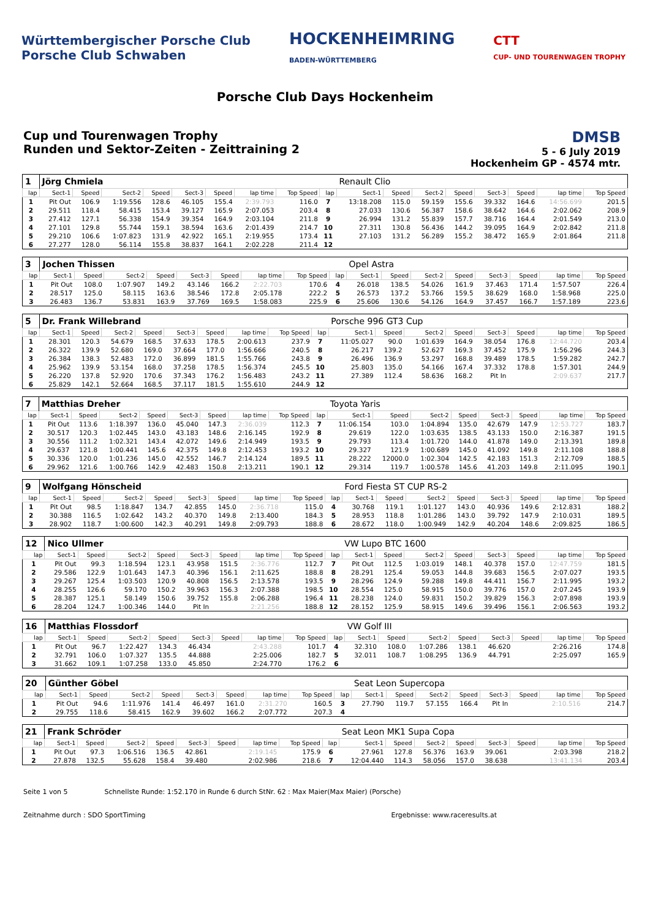Württembergischer Porsche Club
Porsche Club Schwaben
HOCKENHEIMRING
BADEN-WÜRTTEMBERG
CTT
CUP- UND TOURENWAGEN TROPHY
Porsche Club Days Hockenheim
Cup und Tourenwagen Trophy
Runden und Sektor-Zeiten - Zeittraining 2
DMSB
5 - 6 July 2019
Hockenheim GP - 4574 mtr.
| 1 | Jörg Chmiela | | | | | | | | | Renault Clio | | | | | | | |
| lap | Sect-1 | Speed | Sect-2 | Speed | Sect-3 | Speed | lap time | Top Speed | lap | Sect-1 | Speed | Sect-2 | Speed | Sect-3 | Speed | lap time | Top Speed |
| 1 | Pit Out | 106.9 | 1:19.556 | 128.6 | 46.105 | 155.4 | 2:39.793 | 116.0 | 7 | 13:18.208 | 115.0 | 59.159 | 155.6 | 39.332 | 164.6 | 14:56.699 | 201.5 |
| 2 | 29.511 | 118.4 | 58.415 | 153.4 | 39.127 | 165.9 | 2:07.053 | 203.4 | 8 | 27.033 | 130.6 | 56.387 | 158.6 | 38.642 | 164.6 | 2:02.062 | 208.9 |
| 3 | 27.412 | 127.1 | 56.338 | 154.9 | 39.354 | 164.9 | 2:03.104 | 211.8 | 9 | 26.994 | 131.2 | 55.839 | 157.7 | 38.716 | 164.4 | 2:01.549 | 213.0 |
| 4 | 27.101 | 129.8 | 55.744 | 159.1 | 38.594 | 163.6 | 2:01.439 | 214.7 | 10 | 27.311 | 130.8 | 56.436 | 144.2 | 39.095 | 164.9 | 2:02.842 | 211.8 |
| 5 | 29.210 | 106.6 | 1:07.823 | 131.9 | 42.922 | 165.1 | 2:19.955 | 173.4 | 11 | 27.103 | 131.2 | 56.289 | 155.2 | 38.472 | 165.9 | 2:01.864 | 211.8 |
| 6 | 27.277 | 128.0 | 56.114 | 155.8 | 38.837 | 164.1 | 2:02.228 | 211.4 | 12 | | | | | | | | |
| 3 | Jochen Thissen | | | | | | | | | Opel Astra | | | | | | | |
| lap | Sect-1 | Speed | Sect-2 | Speed | Sect-3 | Speed | lap time | Top Speed | lap | Sect-1 | Speed | Sect-2 | Speed | Sect-3 | Speed | lap time | Top Speed |
| 1 | Pit Out | 108.0 | 1:07.907 | 149.2 | 43.146 | 166.2 | 2:22.703 | 170.6 | 4 | 26.018 | 138.5 | 54.026 | 161.9 | 37.463 | 171.4 | 1:57.507 | 226.4 |
| 2 | 28.517 | 125.0 | 58.115 | 163.6 | 38.546 | 172.8 | 2:05.178 | 222.2 | 5 | 26.573 | 137.2 | 53.766 | 159.5 | 38.629 | 168.0 | 1:58.968 | 225.0 |
| 3 | 26.483 | 136.7 | 53.831 | 163.9 | 37.769 | 169.5 | 1:58.083 | 225.9 | 6 | 25.606 | 130.6 | 54.126 | 164.9 | 37.457 | 166.7 | 1:57.189 | 223.6 |
| 5 | Dr. Frank Willebrand | | | | | | | | | Porsche 996 GT3 Cup | | | | | | | |
| lap | Sect-1 | Speed | Sect-2 | Speed | Sect-3 | Speed | lap time | Top Speed | lap | Sect-1 | Speed | Sect-2 | Speed | Sect-3 | Speed | lap time | Top Speed |
| 1 | 28.301 | 120.3 | 54.679 | 168.5 | 37.633 | 178.5 | 2:00.613 | 237.9 | 7 | 11:05.027 | 90.0 | 1:01.639 | 164.9 | 38.054 | 176.8 | 12:44.720 | 203.4 |
| 2 | 26.322 | 139.9 | 52.680 | 169.0 | 37.664 | 177.0 | 1:56.666 | 240.5 | 8 | 26.217 | 139.2 | 52.627 | 169.3 | 37.452 | 175.9 | 1:56.296 | 244.3 |
| 3 | 26.384 | 138.3 | 52.483 | 172.0 | 36.899 | 181.5 | 1:55.766 | 243.8 | 9 | 26.496 | 136.9 | 53.297 | 168.8 | 39.489 | 178.5 | 1:59.282 | 242.7 |
| 4 | 25.962 | 139.9 | 53.154 | 168.0 | 37.258 | 178.5 | 1:56.374 | 245.5 | 10 | 25.803 | 135.0 | 54.166 | 167.4 | 37.332 | 178.8 | 1:57.301 | 244.9 |
| 5 | 26.220 | 137.8 | 52.920 | 170.6 | 37.343 | 176.2 | 1:56.483 | 243.2 | 11 | 27.389 | 112.4 | 58.636 | 168.2 | Pit In | | 2:09.637 | 217.7 |
| 6 | 25.829 | 142.1 | 52.664 | 168.5 | 37.117 | 181.5 | 1:55.610 | 244.9 | 12 | | | | | | | | |
| 7 | Matthias Dreher | | | | | | | | | Toyota Yaris | | | | | | | |
| lap | Sect-1 | Speed | Sect-2 | Speed | Sect-3 | Speed | lap time | Top Speed | lap | Sect-1 | Speed | Sect-2 | Speed | Sect-3 | Speed | lap time | Top Speed |
| 1 | Pit Out | 113.6 | 1:18.397 | 136.0 | 45.040 | 147.3 | 2:36.039 | 112.3 | 7 | 11:06.154 | 103.0 | 1:04.894 | 135.0 | 42.679 | 147.9 | 12:53.727 | 183.7 |
| 2 | 30.517 | 120.3 | 1:02.445 | 143.0 | 43.183 | 148.6 | 2:16.145 | 192.9 | 8 | 29.619 | 122.0 | 1:03.635 | 138.5 | 43.133 | 150.0 | 2:16.387 | 191.5 |
| 3 | 30.556 | 111.2 | 1:02.321 | 143.4 | 42.072 | 149.6 | 2:14.949 | 193.5 | 9 | 29.793 | 113.4 | 1:01.720 | 144.0 | 41.878 | 149.0 | 2:13.391 | 189.8 |
| 4 | 29.637 | 121.8 | 1:00.441 | 145.6 | 42.375 | 149.8 | 2:12.453 | 193.2 | 10 | 29.327 | 121.9 | 1:00.689 | 145.0 | 41.092 | 149.8 | 2:11.108 | 188.8 |
| 5 | 30.336 | 120.0 | 1:01.236 | 145.0 | 42.552 | 146.7 | 2:14.124 | 189.5 | 11 | 28.222 | 12000.0 | 1:02.304 | 142.5 | 42.183 | 151.3 | 2:12.709 | 188.5 |
| 6 | 29.962 | 121.6 | 1:00.766 | 142.9 | 42.483 | 150.8 | 2:13.211 | 190.1 | 12 | 29.314 | 119.7 | 1:00.578 | 145.6 | 41.203 | 149.8 | 2:11.095 | 190.1 |
| 9 | Wolfgang Hönscheid | | | | | | | | | Ford Fiesta ST CUP RS-2 | | | | | | | |
| lap | Sect-1 | Speed | Sect-2 | Speed | Sect-3 | Speed | lap time | Top Speed | lap | Sect-1 | Speed | Sect-2 | Speed | Sect-3 | Speed | lap time | Top Speed |
| 1 | Pit Out | 98.5 | 1:18.847 | 134.7 | 42.855 | 145.0 | 2:36.718 | 115.0 | 4 | 30.768 | 119.1 | 1:01.127 | 143.0 | 40.936 | 149.6 | 2:12.831 | 188.2 |
| 2 | 30.388 | 116.5 | 1:02.642 | 143.2 | 40.370 | 149.8 | 2:13.400 | 184.3 | 5 | 28.953 | 118.8 | 1:01.286 | 143.0 | 39.792 | 147.9 | 2:10.031 | 189.5 |
| 3 | 28.902 | 118.7 | 1:00.600 | 142.3 | 40.291 | 149.8 | 2:09.793 | 188.8 | 6 | 28.672 | 118.0 | 1:00.949 | 142.9 | 40.204 | 148.6 | 2:09.825 | 186.5 |
| 12 | Nico Ullmer | | | | | | | | | VW Lupo BTC 1600 | | | | | | | |
| lap | Sect-1 | Speed | Sect-2 | Speed | Sect-3 | Speed | lap time | Top Speed | lap | Sect-1 | Speed | Sect-2 | Speed | Sect-3 | Speed | lap time | Top Speed |
| 1 | Pit Out | 99.3 | 1:18.594 | 123.1 | 43.958 | 151.5 | 2:36.776 | 112.7 | 7 | Pit Out | 112.5 | 1:03.019 | 148.1 | 40.378 | 157.0 | 12:47.759 | 181.5 |
| 2 | 29.586 | 122.9 | 1:01.643 | 147.3 | 40.396 | 156.1 | 2:11.625 | 188.8 | 8 | 28.291 | 125.4 | 59.053 | 144.8 | 39.683 | 156.5 | 2:07.027 | 193.5 |
| 3 | 29.267 | 125.4 | 1:03.503 | 120.9 | 40.808 | 156.5 | 2:13.578 | 193.5 | 9 | 28.296 | 124.9 | 59.288 | 149.8 | 44.411 | 156.7 | 2:11.995 | 193.2 |
| 4 | 28.255 | 126.6 | 59.170 | 150.2 | 39.963 | 156.3 | 2:07.388 | 198.5 | 10 | 28.554 | 125.0 | 58.915 | 150.0 | 39.776 | 157.0 | 2:07.245 | 193.9 |
| 5 | 28.387 | 125.1 | 58.149 | 150.6 | 39.752 | 155.8 | 2:06.288 | 196.4 | 11 | 28.238 | 124.0 | 59.831 | 150.2 | 39.829 | 156.3 | 2:07.898 | 193.9 |
| 6 | 28.204 | 124.7 | 1:00.346 | 144.0 | Pit In | | 2:21.256 | 188.8 | 12 | 28.152 | 125.9 | 58.915 | 149.6 | 39.496 | 156.1 | 2:06.563 | 193.2 |
| 16 | Matthias Flossdorf | | | | | | | | | VW Golf III | | | | | | | |
| lap | Sect-1 | Speed | Sect-2 | Speed | Sect-3 | Speed | lap time | Top Speed | lap | Sect-1 | Speed | Sect-2 | Speed | Sect-3 | Speed | lap time | Top Speed |
| 1 | Pit Out | 96.7 | 1:22.427 | 134.3 | 46.434 | | 2:43.288 | 101.7 | 4 | 32.310 | 108.0 | 1:07.286 | 138.1 | 46.620 | | 2:26.216 | 174.8 |
| 2 | 32.791 | 106.0 | 1:07.327 | 135.5 | 44.888 | | 2:25.006 | 182.7 | 5 | 32.011 | 108.7 | 1:08.295 | 136.9 | 44.791 | | 2:25.097 | 165.9 |
| 3 | 31.662 | 109.1 | 1:07.258 | 133.0 | 45.850 | | 2:24.770 | 176.2 | 6 | | | | | | | | |
| 20 | Günther Göbel | | | | | | | | | Seat Leon Supercopa | | | | | | | |
| lap | Sect-1 | Speed | Sect-2 | Speed | Sect-3 | Speed | lap time | Top Speed | lap | Sect-1 | Speed | Sect-2 | Speed | Sect-3 | Speed | lap time | Top Speed |
| 1 | Pit Out | 94.6 | 1:11.976 | 141.4 | 46.497 | 161.0 | 2:31.270 | 160.5 | 3 | 27.790 | 119.7 | 57.155 | 166.4 | Pit In | | 2:10.516 | 214.7 |
| 2 | 29.755 | 118.6 | 58.415 | 162.9 | 39.602 | 166.2 | 2:07.772 | 207.3 | 4 | | | | | | | | |
| 21 | Frank Schröder | | | | | | | | | Seat Leon MK1 Supa Copa | | | | | | | |
| lap | Sect-1 | Speed | Sect-2 | Speed | Sect-3 | Speed | lap time | Top Speed | lap | Sect-1 | Speed | Sect-2 | Speed | Sect-3 | Speed | lap time | Top Speed |
| 1 | Pit Out | 97.3 | 1:06.516 | 136.5 | 42.861 | | 2:19.145 | 175.9 | 6 | 27.961 | 127.8 | 56.376 | 163.9 | 39.061 | | 2:03.398 | 218.2 |
| 2 | 27.878 | 132.5 | 55.628 | 158.4 | 39.480 | | 2:02.986 | 218.6 | 7 | 12:04.440 | 114.3 | 58.056 | 157.0 | 38.638 | | 13:41.134 | 203.4 |
Seite 1 von 5 Schnellste Runde: 1:52.170 in Runde 6 durch StNr. 62 : Max Maier(Max Maier) (Porsche)
Zeitnahme durch : SDO SportTiming Ergebnisse: www.raceresults.at